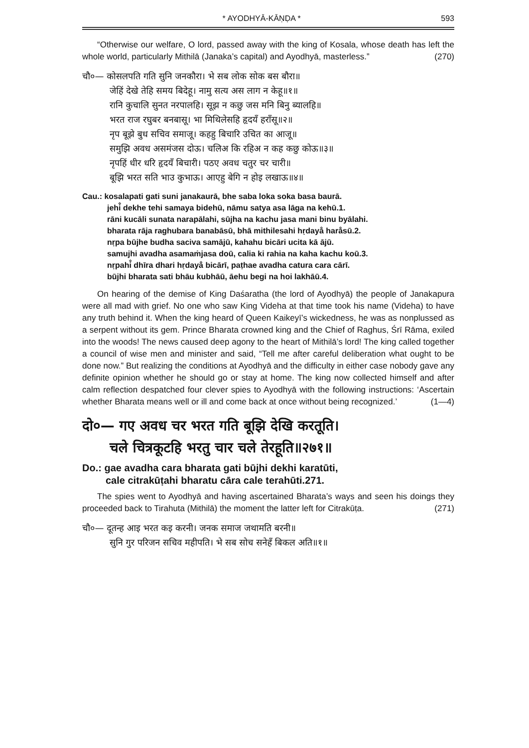* AYODHYĀ-KĀṆḌA * 593
“Otherwise our welfare, O lord, passed away with the king of Kosala, whose death has left the whole world, particularly Mithilā (Janaka’s capital) and Ayodhyā, masterless.” (270)
चौ०— कोसलपति गति सुनि जनकौरा। भे सब लोक सोक बस बौरा॥
जेहिं देखे तेहि समय बिदेहू। नामु सत्य अस लाग न केहू॥१॥
रानि कुचालि सुनत नरपालहि। सूझ न कछु जस मनि बिनु ब्यालहि॥
भरत राज रघुबर बनबासू। भा मिथिलेसहि हृदयँ हराँसू॥२॥
नृप बूझे बुध सचिव समाजू। कहहु बिचारि उचित का आजू॥
समुझि अवध असमंजस दोऊ। चलिअ कि रहिअ न कह कछु कोऊ॥३॥
नृपहिं धीर धरि हृदयँ बिचारी। पठए अवध चतुर चर चारी॥
बूझि भरत सति भाउ कुभाऊ। आएहु बेगि न होइ लखाऊ॥४॥
Cau.: kosalapati gati suni janakaurā, bhe saba loka soka basa baurā.
jehi̐ dekhe tehi samaya bidehū, nāmu satya asa lāga na kehū.1.
rāni kucāli sunata narapālahi, sūjha na kachu jasa mani binu byālahi.
bharata rāja raghubara banabāsū, bhā mithilesahi hṛdaya̐ hara̐sū.2.
nṛpa būjhe budha saciva samājū, kahahu bicāri ucita kā ājū.
samujhi avadha asamaṁjasa doū, calia ki rahia na kaha kachu koū.3.
nṛpahi̐ dhīra dhari hṛdaya̐ bicārī, paṭhae avadha catura cara cārī.
būjhi bharata sati bhāu kubhāū, āehu begi na hoi lakhāū.4.
On hearing of the demise of King Daśaratha (the lord of Ayodhyā) the people of Janakapura were all mad with grief. No one who saw King Videha at that time took his name (Videha) to have any truth behind it. When the king heard of Queen Kaikeyī’s wickedness, he was as nonplussed as a serpent without its gem. Prince Bharata crowned king and the Chief of Raghus, Śrī Rāma, exiled into the woods! The news caused deep agony to the heart of Mithilā’s lord! The king called together a council of wise men and minister and said, “Tell me after careful deliberation what ought to be done now.” But realizing the conditions at Ayodhyā and the difficulty in either case nobody gave any definite opinion whether he should go or stay at home. The king now collected himself and after calm reflection despatched four clever spies to Ayodhyā with the following instructions: ‘Ascertain whether Bharata means well or ill and come back at once without being recognized.’ (1—4)
दो०— गए अवध चर भरत गति बूझि देखि करतूति।
चले चित्रकूटहि भरतु चार चले तेरहूति॥२७१॥
Do.: gae avadha cara bharata gati būjhi dekhi karatūti,
cale citrakūṭahi bharatu cāra cale terahūti.271.
The spies went to Ayodhyā and having ascertained Bharata’s ways and seen his doings they proceeded back to Tirahuta (Mithilā) the moment the latter left for Citrakūṭa. (271)
चौ०— दूतन्ह आइ भरत कइ करनी। जनक समाज जथामति बरनी॥
सुनि गुर परिजन सचिव महीपति। भे सब सोच सनेहँ बिकल अति॥१॥